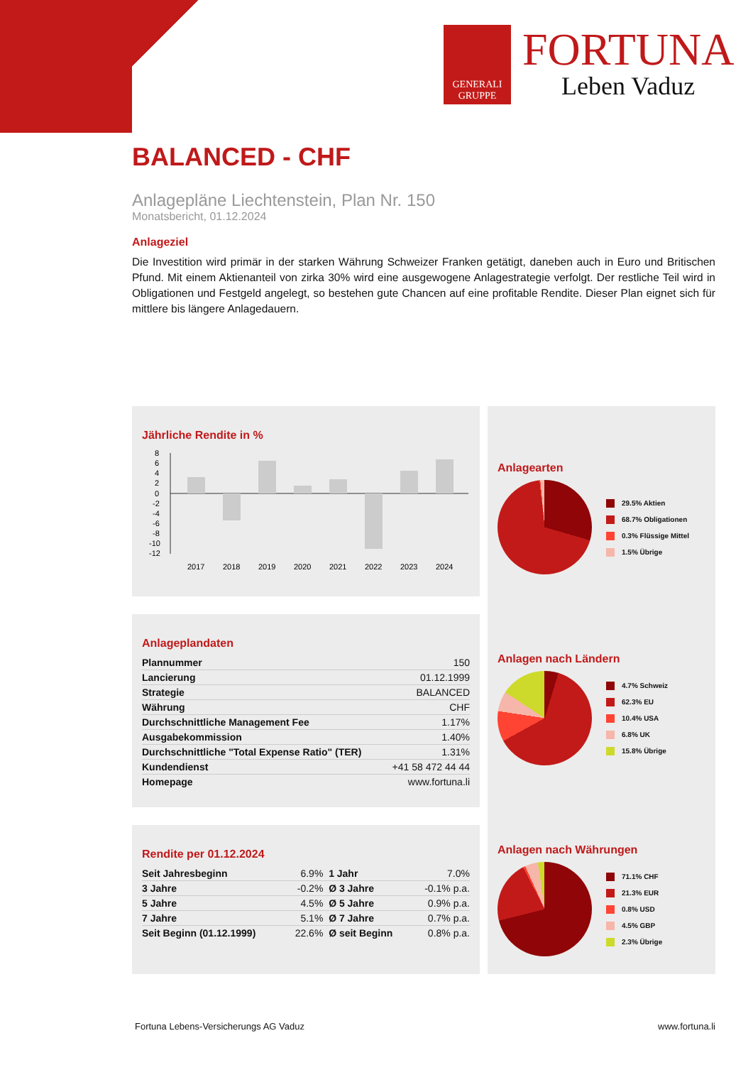GENERALI
GRUPPE
FORTUNA
Leben Vaduz
BALANCED - CHF
Anlagepläne Liechtenstein, Plan Nr. 150
Monatsbericht, 01.12.2024
Anlageziel
Die Investition wird primär in der starken Währung Schweizer Franken getätigt, daneben auch in Euro und Britischen Pfund. Mit einem Aktienanteil von zirka 30% wird eine ausgewogene Anlagestrategie verfolgt. Der restliche Teil wird in Obligationen und Festgeld angelegt, so bestehen gute Chancen auf eine profitable Rendite. Dieser Plan eignet sich für mittlere bis längere Anlagedauern.
Jährliche Rendite in %
8
6
4
2
0
-2
-4
-6
-8
-10
-12
2017
2018
2019
2020
2021
2022
2023
2024
Anlageplandaten
| Plannummer | 150 |
| Lancierung | 01.12.1999 |
| Strategie | BALANCED |
| Währung | CHF |
| Durchschnittliche Management Fee | 1.17% |
| Ausgabekommission | 1.40% |
| Durchschnittliche "Total Expense Ratio" (TER) | 1.31% |
| Kundendienst | +41 58 472 44 44 |
| Homepage | www.fortuna.li |
Rendite per 01.12.2024
| Seit Jahresbeginn | 6.9% | 1 Jahr | 7.0% |
| 3 Jahre | -0.2% | Ø 3 Jahre | -0.1% p.a. |
| 5 Jahre | 4.5% | Ø 5 Jahre | 0.9% p.a. |
| 7 Jahre | 5.1% | Ø 7 Jahre | 0.7% p.a. |
| Seit Beginn (01.12.1999) | 22.6% | Ø seit Beginn | 0.8% p.a. |
Anlagearten
29.5% Aktien
68.7% Obligationen
0.3% Flüssige Mittel
1.5% Übrige
Anlagen nach Ländern
4.7% Schweiz
62.3% EU
10.4% USA
6.8% UK
15.8% Übrige
Anlagen nach Währungen
71.1% CHF
21.3% EUR
0.8% USD
4.5% GBP
2.3% Übrige
Fortuna Lebens-Versicherungs AG Vaduz www.fortuna.li